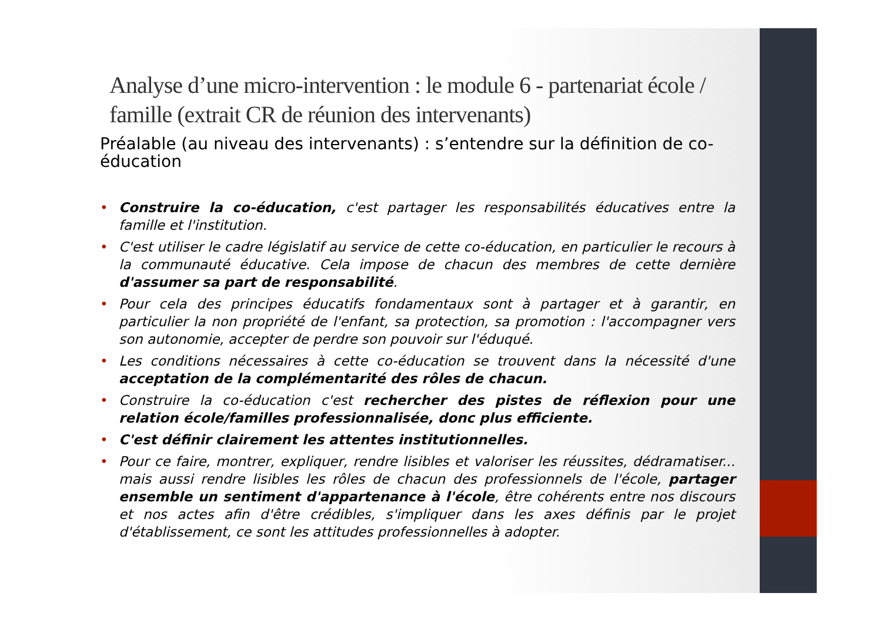Analyse d’une micro-intervention : le module 6 - partenariat école / famille (extrait CR de réunion des intervenants)
Préalable (au niveau des intervenants) : s’entendre sur la définition de co-éducation
• Construire la co-éducation, c'est partager les responsabilités éducatives entre la famille et l'institution.
• C'est utiliser le cadre législatif au service de cette co-éducation, en particulier le recours à la communauté éducative. Cela impose de chacun des membres de cette dernière d'assumer sa part de responsabilité.
• Pour cela des principes éducatifs fondamentaux sont à partager et à garantir, en particulier la non propriété de l'enfant, sa protection, sa promotion : l'accompagner vers son autonomie, accepter de perdre son pouvoir sur l'éduqué.
• Les conditions nécessaires à cette co-éducation se trouvent dans la nécessité d'une acceptation de la complémentarité des rôles de chacun.
• Construire la co-éducation c'est rechercher des pistes de réflexion pour une relation école/familles professionnalisée, donc plus efficiente.
• C'est définir clairement les attentes institutionnelles.
• Pour ce faire, montrer, expliquer, rendre lisibles et valoriser les réussites, dédramatiser... mais aussi rendre lisibles les rôles de chacun des professionnels de l'école, partager ensemble un sentiment d'appartenance à l'école, être cohérents entre nos discours et nos actes afin d'être crédibles, s'impliquer dans les axes définis par le projet d'établissement, ce sont les attitudes professionnelles à adopter.